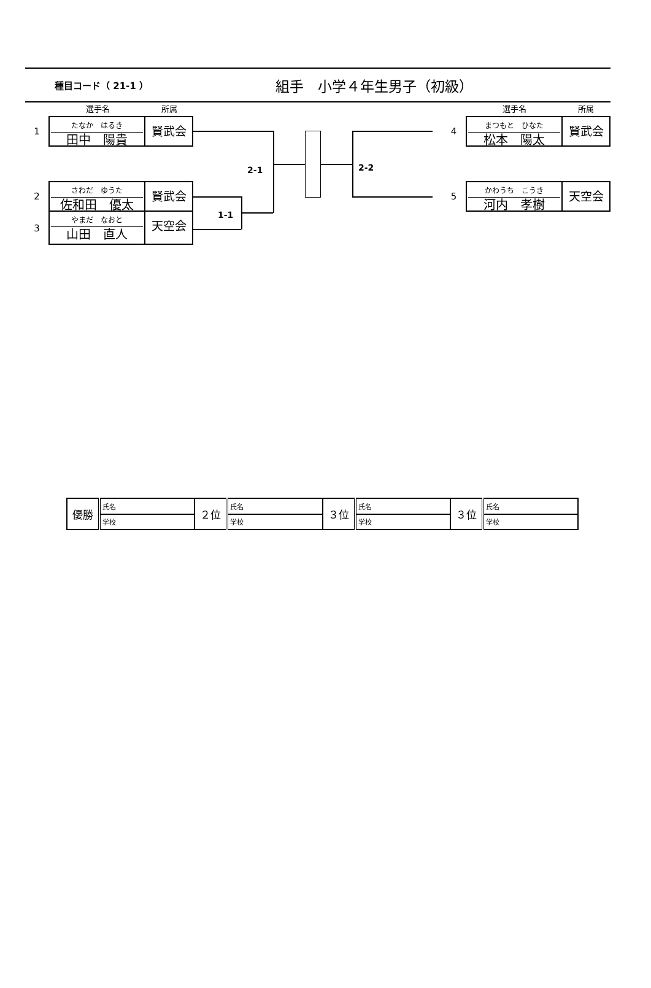種目コード（ 21-1 ）
組手　小学４年生男子（初級）
選手名 所属
1
たなか　はるき
田中　陽貴
賢武会
2
さわだ　ゆうた
佐和田　優太
賢武会
3
やまだ　なおと
山田　直人
天空会
2-1
1-1
2-2
選手名 所属
4
まつもと　ひなた
松本　陽太
賢武会
5
かわうち　こうき
河内　孝樹
天空会
| 優勝 | 氏名 | ２位 | 氏名 | ３位 | 氏名 | ３位 | 氏名 |
| | 学校 | | 学校 | | 学校 | | 学校 |